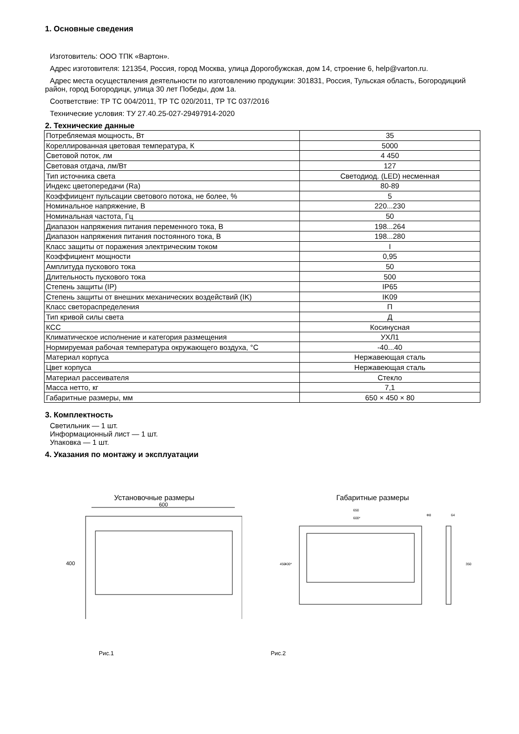1. Основные сведения
Изготовитель: ООО ТПК «Вартон».
Адрес изготовителя: 121354, Россия, город Москва, улица Дорогобужская, дом 14, строение 6, help@varton.ru.
Адрес места осуществления деятельности по изготовлению продукции: 301831, Россия, Тульская область, Богородицкий район, город Богородицк, улица 30 лет Победы, дом 1а.
Соответствие: ТР ТС 004/2011, ТР ТС 020/2011, ТР ТС 037/2016
Технические условия: ТУ 27.40.25-027-29497914-2020
2. Технические данные
| Потребляемая мощность, Вт | 35 |
| Кореллированная цветовая температура, К | 5000 |
| Световой поток, лм | 4 450 |
| Световая отдача, лм/Вт | 127 |
| Тип источника света | Светодиод. (LED) несменная |
| Индекс цветопередачи (Ra) | 80-89 |
| Коэффиицент пульсации светового потока, не более, % | 5 |
| Номинальное напряжение, В | 220...230 |
| Номинальная частота, Гц | 50 |
| Диапазон напряжения питания переменного тока, В | 198...264 |
| Диапазон напряжения питания постоянного тока, В | 198...280 |
| Класс защиты от поражения электрическим током | I |
| Коэффициент мощности | 0,95 |
| Амплитуда пускового тока | 50 |
| Длительность пускового тока | 500 |
| Степень защиты (IP) | IP65 |
| Степень защиты от внешних механических воздействий (IK) | IK09 |
| Класс светораспределения | П |
| Тип кривой силы света | Д |
| КСС | Косинусная |
| Климатическое исполнение и категория размещения | УХЛ1 |
| Нормируемая рабочая температура окружающего воздуха, °C | -40...40 |
| Материал корпуса | Нержавеющая сталь |
| Цвет корпуса | Нержавеющая сталь |
| Материал рассеивателя | Стекло |
| Масса нетто, кг | 7,1 |
| Габаритные размеры, мм | 650 × 450 × 80 |
3. Комплектность
Светильник — 1 шт.
Информационный лист — 1 шт.
Упаковка — 1 шт.
4. Указания по монтажу и эксплуатации
Установочные размеры
600
400
Рис.1
Габаритные размеры
650
600*
350
450
400*
Ф8
64
Рис.2